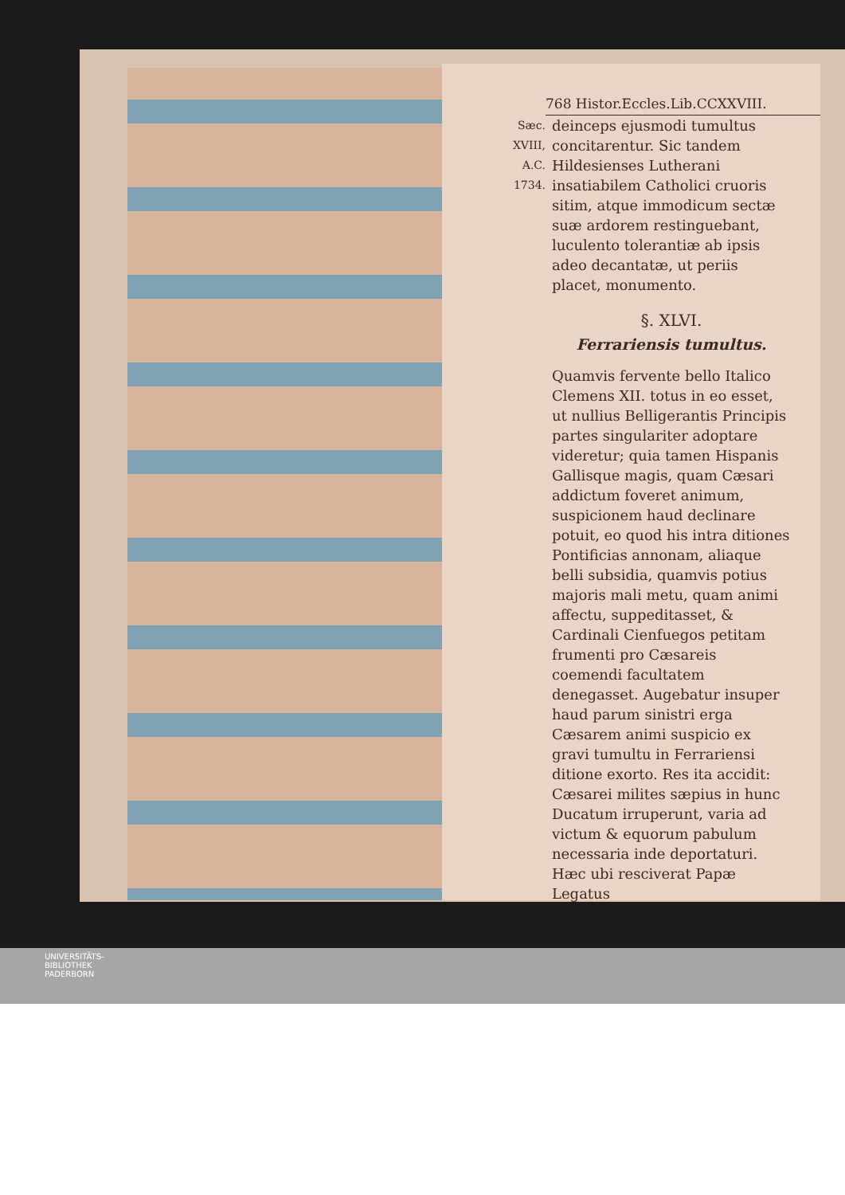768 Histor.Eccles.Lib.CCXXVIII.
Sæc. XVIII,
A.C. 1734.
deinceps ejusmodi tumultus concitarentur. Sic tandem Hildesienses Lutherani insatiabilem Catholici cruoris sitim, atque immodicum sectæ suæ ardorem restinguebant, luculento tolerantiæ ab ipsis adeo decantatæ, ut periis placet, monumento.
§. XLVI.
Ferrariensis tumultus.
Quamvis fervente bello Italico Clemens XII. totus in eo esset, ut nullius Belligerantis Principis partes singulariter adoptare videretur; quia tamen Hispanis Gallisque magis, quam Cæsari addictum foveret animum, suspicionem haud declinare potuit, eo quod his intra ditiones Pontificias annonam, aliaque belli subsidia, quamvis potius majoris mali metu, quam animi affectu, suppeditasset, & Cardinali Cienfuegos petitam frumenti pro Cæsareis coemendi facultatem denegasset. Augebatur insuper haud parum sinistri erga Cæsarem animi suspicio ex gravi tumultu in Ferrariensi ditione exorto. Res ita accidit: Cæsarei milites sæpius in hunc Ducatum irruperunt, varia ad victum & equorum pabulum necessaria inde deportaturi. Hæc ubi resciverat Papæ Legatus
UNIVERSITÄTS-
BIBLIOTHEK
PADERBORN